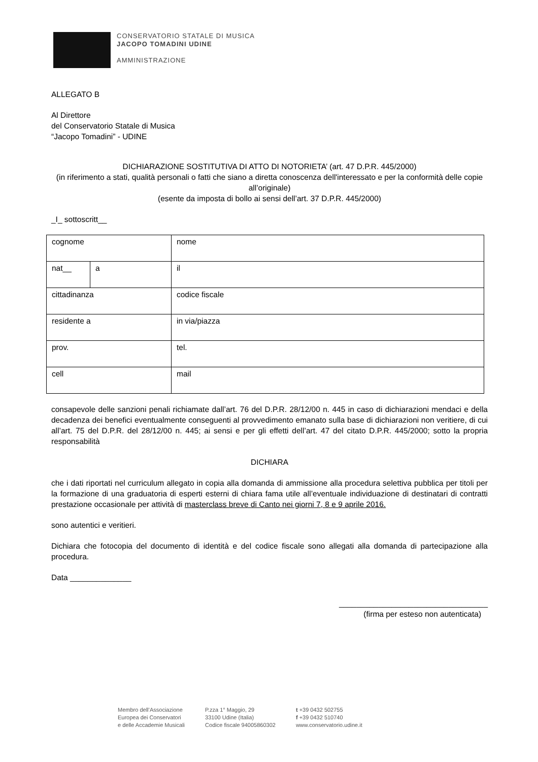CONSERVATORIO STATALE DI MUSICA
JACOPO TOMADINI UDINE
AMMINISTRAZIONE
ALLEGATO B
Al Direttore
del Conservatorio Statale di Musica
“Jacopo Tomadini” - UDINE
DICHIARAZIONE SOSTITUTIVA DI ATTO DI NOTORIETA’ (art. 47 D.P.R. 445/2000)
(in riferimento a stati, qualità personali o fatti che siano a diretta conoscenza dell'interessato e per la conformità delle copie all’originale)
(esente da imposta di bollo ai sensi dell’art. 37 D.P.R. 445/2000)
_I_ sottoscritt__
| cognome | | nome |
| nat__ | a | il |
| cittadinanza | | codice fiscale |
| residente a | | in via/piazza |
| prov. | | tel. |
| cell | | mail |
consapevole delle sanzioni penali richiamate dall’art. 76 del D.P.R. 28/12/00 n. 445 in caso di dichiarazioni mendaci e della decadenza dei benefici eventualmente conseguenti al provvedimento emanato sulla base di dichiarazioni non veritiere, di cui all’art. 75 del D.P.R. del 28/12/00 n. 445; ai sensi e per gli effetti dell’art. 47 del citato D.P.R. 445/2000; sotto la propria responsabilità
DICHIARA
che i dati riportati nel curriculum allegato in copia alla domanda di ammissione alla procedura selettiva pubblica per titoli per la formazione di una graduatoria di esperti esterni di chiara fama utile all’eventuale individuazione di destinatari di contratti prestazione occasionale per attività di masterclass breve di Canto nei giorni 7, 8 e 9 aprile 2016.
sono autentici e veritieri.
Dichiara che fotocopia del documento di identità e del codice fiscale sono allegati alla domanda di partecipazione alla procedura.
Data ______________
__________________________________
(firma per esteso non autenticata)
Membro dell’Associazione
Europea dei Conservatori
e delle Accademie Musicali
P.zza 1° Maggio, 29
33100 Udine (Italia)
Codice fiscale 94005860302
t +39 0432 502755
f +39 0432 510740
www.conservatorio.udine.it